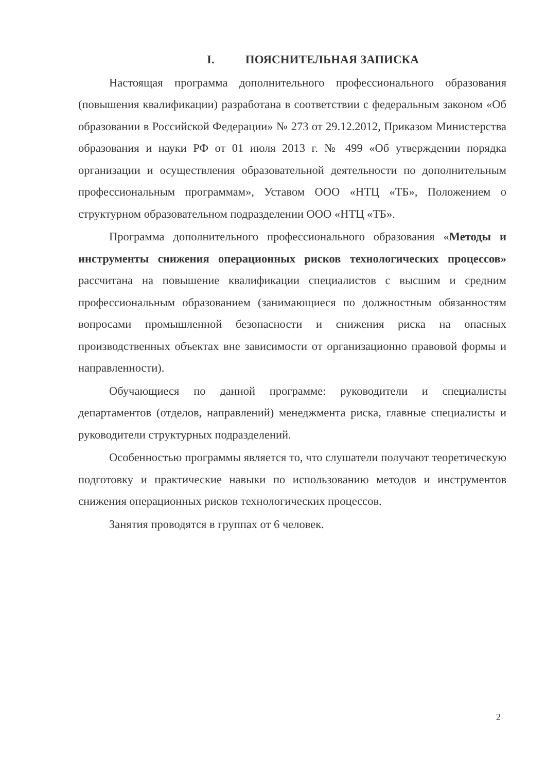I. ПОЯСНИТЕЛЬНАЯ ЗАПИСКА
Настоящая программа дополнительного профессионального образования (повышения квалификации) разработана в соответствии с федеральным законом «Об образовании в Российской Федерации» № 273 от 29.12.2012, Приказом Министерства образования и науки РФ от 01 июля 2013 г. № 499 «Об утверждении порядка организации и осуществления образовательной деятельности по дополнительным профессиональным программам», Уставом ООО «НТЦ «ТБ», Положением о структурном образовательном подразделении ООО «НТЦ «ТБ».
Программа дополнительного профессионального образования «Методы и инструменты снижения операционных рисков технологических процессов» рассчитана на повышение квалификации специалистов с высшим и средним профессиональным образованием (занимающиеся по должностным обязанностям вопросами промышленной безопасности и снижения риска на опасных производственных объектах вне зависимости от организационно правовой формы и направленности).
Обучающиеся по данной программе: руководители и специалисты департаментов (отделов, направлений) менеджмента риска, главные специалисты и руководители структурных подразделений.
Особенностью программы является то, что слушатели получают теоретическую подготовку и практические навыки по использованию методов и инструментов снижения операционных рисков технологических процессов.
Занятия проводятся в группах от 6 человек.
2